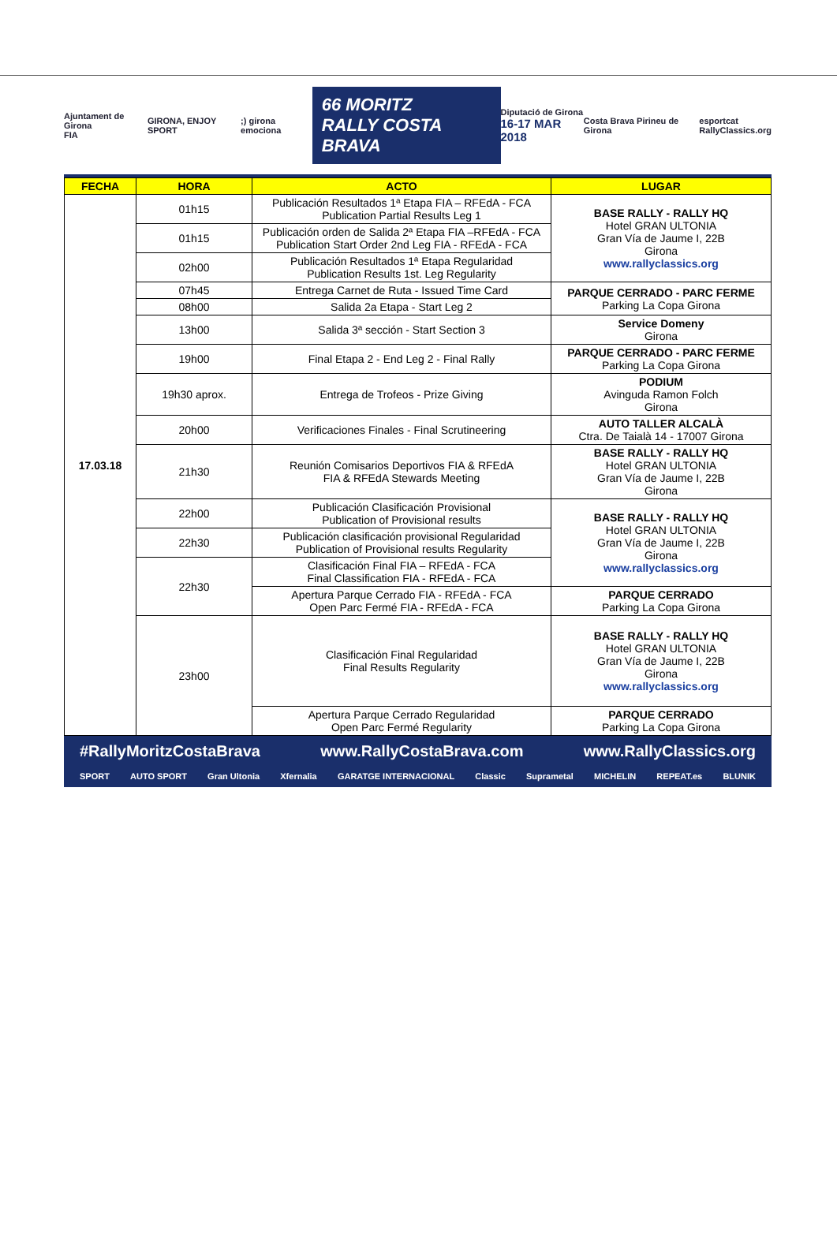Ajuntament de Girona
FIA GIRONA, ENJOY SPORT ;) girona emociona 66 MORITZ
RALLY COSTA BRAVA Diputació de Girona
16-17 MAR 2018 Costa Brava Pirineu de Girona esportcat
RallyClassics.org
| FECHA | HORA | ACTO | LUGAR |
| --- | --- | --- | --- |
| 17.03.18 | 01h15 | Publicación Resultados 1ª Etapa FIA – RFEdA - FCA Publication Partial Results Leg 1 | BASE RALLY - RALLY HQ Hotel GRAN ULTONIA Gran Vía de Jaume I, 22B Girona www.rallyclassics.org |
| | 01h15 | Publicación orden de Salida 2ª Etapa FIA –RFEdA - FCA Publication Start Order 2nd Leg FIA - RFEdA - FCA | |
| | 02h00 | Publicación Resultados 1ª Etapa Regularidad Publication Results 1st. Leg Regularity | |
| | 07h45 | Entrega Carnet de Ruta - Issued Time Card | PARQUE CERRADO - PARC FERME Parking La Copa Girona |
| | 08h00 | Salida 2a Etapa - Start Leg 2 | |
| | 13h00 | Salida 3ª sección - Start Section 3 | Service Domeny Girona |
| | 19h00 | Final Etapa 2 - End Leg 2 - Final Rally | PARQUE CERRADO - PARC FERME Parking La Copa Girona |
| | 19h30 aprox. | Entrega de Trofeos - Prize Giving | PODIUM Avinguda Ramon Folch Girona |
| | 20h00 | Verificaciones Finales - Final Scrutineering | AUTO TALLER ALCALÀ Ctra. De Taialà 14 - 17007 Girona |
| | 21h30 | Reunión Comisarios Deportivos FIA & RFEdA FIA & RFEdA Stewards Meeting | BASE RALLY - RALLY HQ Hotel GRAN ULTONIA Gran Vía de Jaume I, 22B Girona |
| | 22h00 | Publicación Clasificación Provisional Publication of Provisional results | BASE RALLY - RALLY HQ Hotel GRAN ULTONIA Gran Vía de Jaume I, 22B Girona www.rallyclassics.org |
| | 22h30 | Publicación clasificación provisional Regularidad Publication of Provisional results Regularity | |
| | 22h30 | Clasificación Final FIA – RFEdA - FCA Final Classification FIA - RFEdA - FCA | |
| | | Apertura Parque Cerrado FIA - RFEdA - FCA Open Parc Fermé FIA - RFEdA - FCA | PARQUE CERRADO Parking La Copa Girona |
| | 23h00 | Clasificación Final Regularidad Final Results Regularity | BASE RALLY - RALLY HQ Hotel GRAN ULTONIA Gran Vía de Jaume I, 22B Girona www.rallyclassics.org |
| | | Apertura Parque Cerrado Regularidad Open Parc Fermé Regularity | PARQUE CERRADO Parking La Copa Girona |
#RallyMoritzCostaBrava www.RallyCostaBrava.com www.RallyClassics.org
SPORT AUTO SPORT Gran Ultonia Xfernalia GARATGE INTERNACIONAL Classic Suprametal MICHELIN REPEAT.es BLUNIK